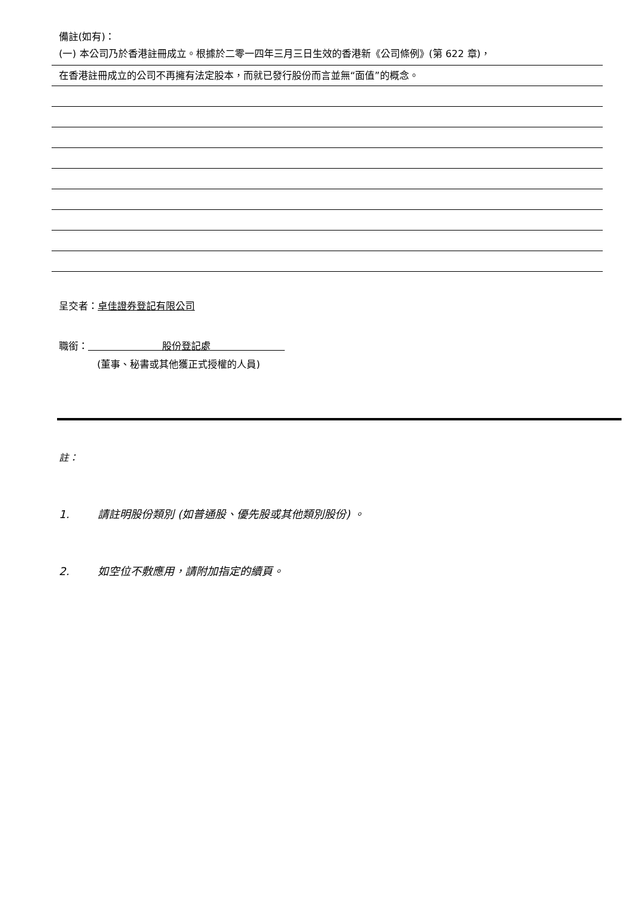備註(如有)：
(一) 本公司乃於香港註冊成立。根據於二零一四年三月三日生效的香港新《公司條例》(第 622 章)，
在香港註冊成立的公司不再擁有法定股本，而就已發行股份而言並無“面值”的概念。
呈交者：卓佳證券登記有限公司
職銜： 股份登記處
(董事、秘書或其他獲正式授權的人員)
註：
1. 請註明股份類別 (如普通股、優先股或其他類別股份) 。
2. 如空位不敷應用，請附加指定的續頁。